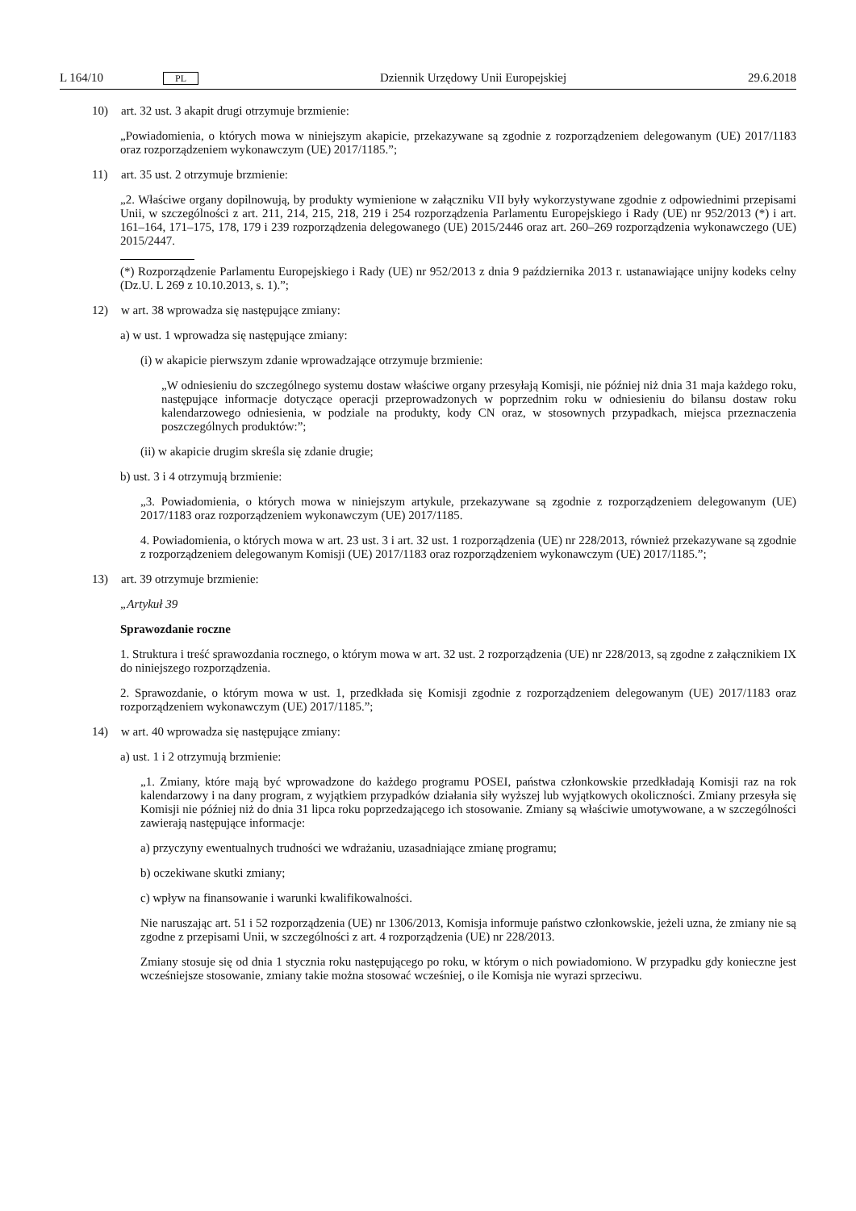L 164/10 PL Dziennik Urzędowy Unii Europejskiej 29.6.2018
10) art. 32 ust. 3 akapit drugi otrzymuje brzmienie:
„Powiadomienia, o których mowa w niniejszym akapicie, przekazywane są zgodnie z rozporządzeniem delegowanym (UE) 2017/1183 oraz rozporządzeniem wykonawczym (UE) 2017/1185.”;
11) art. 35 ust. 2 otrzymuje brzmienie:
„2. Właściwe organy dopilnowują, by produkty wymienione w załączniku VII były wykorzystywane zgodnie z odpowiednimi przepisami Unii, w szczególności z art. 211, 214, 215, 218, 219 i 254 rozporządzenia Parlamentu Europejskiego i Rady (UE) nr 952/2013 (*) i art. 161–164, 171–175, 178, 179 i 239 rozporządzenia delegowanego (UE) 2015/2446 oraz art. 260–269 rozporządzenia wykonawczego (UE) 2015/2447.
(*) Rozporządzenie Parlamentu Europejskiego i Rady (UE) nr 952/2013 z dnia 9 października 2013 r. ustanawiające unijny kodeks celny (Dz.U. L 269 z 10.10.2013, s. 1).”;
12) w art. 38 wprowadza się następujące zmiany:
a) w ust. 1 wprowadza się następujące zmiany:
(i) w akapicie pierwszym zdanie wprowadzające otrzymuje brzmienie:
„W odniesieniu do szczególnego systemu dostaw właściwe organy przesyłają Komisji, nie później niż dnia 31 maja każdego roku, następujące informacje dotyczące operacji przeprowadzonych w poprzednim roku w odniesieniu do bilansu dostaw roku kalendarzowego odniesienia, w podziale na produkty, kody CN oraz, w stosownych przypadkach, miejsca przeznaczenia poszczególnych produktów:”;
(ii) w akapicie drugim skreśla się zdanie drugie;
b) ust. 3 i 4 otrzymują brzmienie:
„3. Powiadomienia, o których mowa w niniejszym artykule, przekazywane są zgodnie z rozporządzeniem delegowanym (UE) 2017/1183 oraz rozporządzeniem wykonawczym (UE) 2017/1185.
4. Powiadomienia, o których mowa w art. 23 ust. 3 i art. 32 ust. 1 rozporządzenia (UE) nr 228/2013, również przekazywane są zgodnie z rozporządzeniem delegowanym Komisji (UE) 2017/1183 oraz rozporządzeniem wykonawczym (UE) 2017/1185.”;
13) art. 39 otrzymuje brzmienie:
„Artykuł 39
Sprawozdanie roczne
1. Struktura i treść sprawozdania rocznego, o którym mowa w art. 32 ust. 2 rozporządzenia (UE) nr 228/2013, są zgodne z załącznikiem IX do niniejszego rozporządzenia.
2. Sprawozdanie, o którym mowa w ust. 1, przedkłada się Komisji zgodnie z rozporządzeniem delegowanym (UE) 2017/1183 oraz rozporządzeniem wykonawczym (UE) 2017/1185.”;
14) w art. 40 wprowadza się następujące zmiany:
a) ust. 1 i 2 otrzymują brzmienie:
„1. Zmiany, które mają być wprowadzone do każdego programu POSEI, państwa członkowskie przedkładają Komisji raz na rok kalendarzowy i na dany program, z wyjątkiem przypadków działania siły wyższej lub wyjątkowych okoliczności. Zmiany przesyła się Komisji nie później niż do dnia 31 lipca roku poprzedzającego ich stosowanie. Zmiany są właściwie umotywowane, a w szczególności zawierają następujące informacje:
a) przyczyny ewentualnych trudności we wdrażaniu, uzasadniające zmianę programu;
b) oczekiwane skutki zmiany;
c) wpływ na finansowanie i warunki kwalifikowalności.
Nie naruszając art. 51 i 52 rozporządzenia (UE) nr 1306/2013, Komisja informuje państwo członkowskie, jeżeli uzna, że zmiany nie są zgodne z przepisami Unii, w szczególności z art. 4 rozporządzenia (UE) nr 228/2013.
Zmiany stosuje się od dnia 1 stycznia roku następującego po roku, w którym o nich powiadomiono. W przypadku gdy konieczne jest wcześniejsze stosowanie, zmiany takie można stosować wcześniej, o ile Komisja nie wyrazi sprzeciwu.